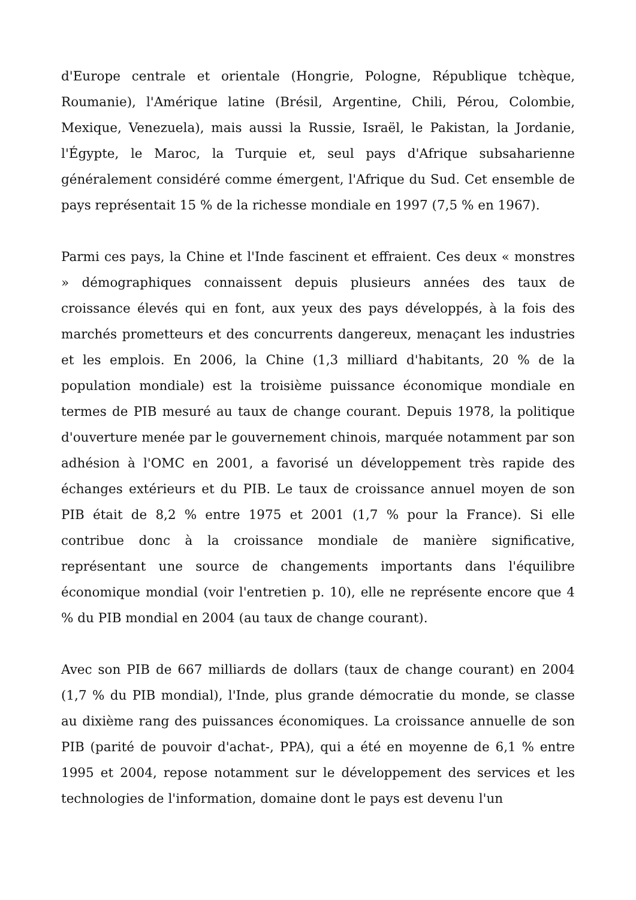d'Europe centrale et orientale (Hongrie, Pologne, République tchèque, Roumanie), l'Amérique latine (Brésil, Argentine, Chili, Pérou, Colombie, Mexique, Venezuela), mais aussi la Russie, Israël, le Pakistan, la Jordanie, l'Égypte, le Maroc, la Turquie et, seul pays d'Afrique subsaharienne généralement considéré comme émergent, l'Afrique du Sud. Cet ensemble de pays représentait 15 % de la richesse mondiale en 1997 (7,5 % en 1967).
Parmi ces pays, la Chine et l'Inde fascinent et effraient. Ces deux « monstres » démographiques connaissent depuis plusieurs années des taux de croissance élevés qui en font, aux yeux des pays développés, à la fois des marchés prometteurs et des concurrents dangereux, menaçant les industries et les emplois. En 2006, la Chine (1,3 milliard d'habitants, 20 % de la population mondiale) est la troisième puissance économique mondiale en termes de PIB mesuré au taux de change courant. Depuis 1978, la politique d'ouverture menée par le gouvernement chinois, marquée notamment par son adhésion à l'OMC en 2001, a favorisé un développement très rapide des échanges extérieurs et du PIB. Le taux de croissance annuel moyen de son PIB était de 8,2 % entre 1975 et 2001 (1,7 % pour la France). Si elle contribue donc à la croissance mondiale de manière significative, représentant une source de changements importants dans l'équilibre économique mondial (voir l'entretien p. 10), elle ne représente encore que 4 % du PIB mondial en 2004 (au taux de change courant).
Avec son PIB de 667 milliards de dollars (taux de change courant) en 2004 (1,7 % du PIB mondial), l'Inde, plus grande démocratie du monde, se classe au dixième rang des puissances économiques. La croissance annuelle de son PIB (parité de pouvoir d'achat-, PPA), qui a été en moyenne de 6,1 % entre 1995 et 2004, repose notamment sur le développement des services et les technologies de l'information, domaine dont le pays est devenu l'un